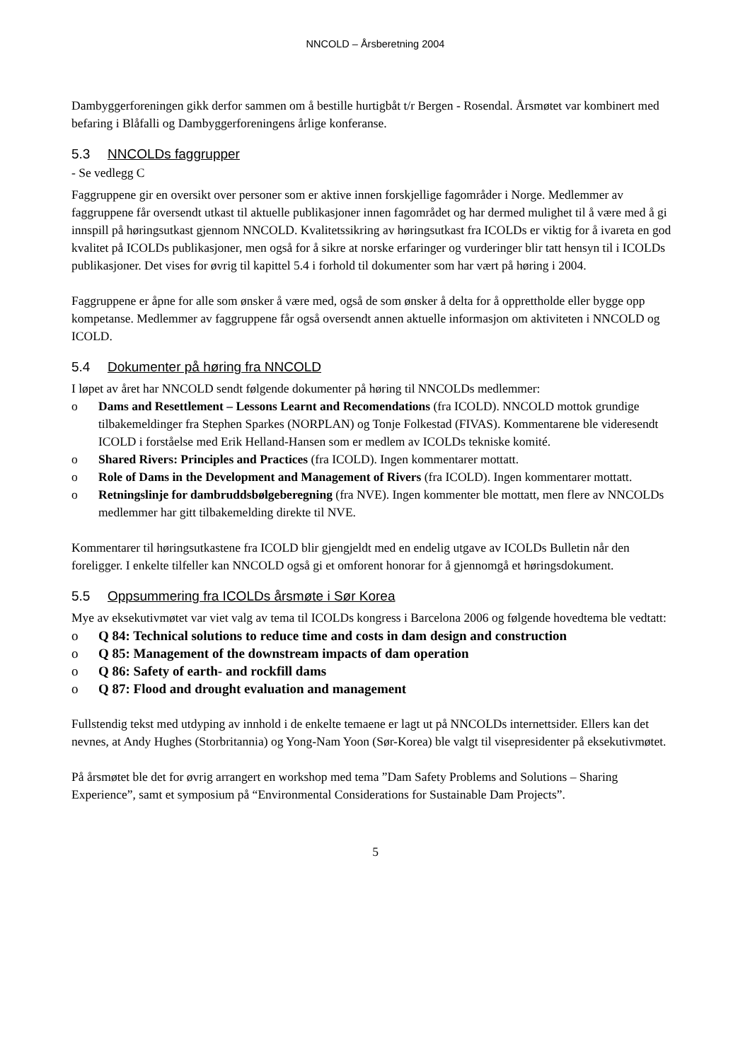NNCOLD – Årsberetning 2004
Dambyggerforeningen gikk derfor sammen om å bestille hurtigbåt t/r Bergen - Rosendal. Årsmøtet var kombinert med befaring i Blåfalli og Dambyggerforeningens årlige konferanse.
5.3 NNCOLDs faggrupper
- Se vedlegg C
Faggruppene gir en oversikt over personer som er aktive innen forskjellige fagområder i Norge. Medlemmer av faggruppene får oversendt utkast til aktuelle publikasjoner innen fagområdet og har dermed mulighet til å være med å gi innspill på høringsutkast gjennom NNCOLD. Kvalitetssikring av høringsutkast fra ICOLDs er viktig for å ivareta en god kvalitet på ICOLDs publikasjoner, men også for å sikre at norske erfaringer og vurderinger blir tatt hensyn til i ICOLDs publikasjoner. Det vises for øvrig til kapittel 5.4 i forhold til dokumenter som har vært på høring i 2004.
Faggruppene er åpne for alle som ønsker å være med, også de som ønsker å delta for å opprettholde eller bygge opp kompetanse. Medlemmer av faggruppene får også oversendt annen aktuelle informasjon om aktiviteten i NNCOLD og ICOLD.
5.4 Dokumenter på høring fra NNCOLD
I løpet av året har NNCOLD sendt følgende dokumenter på høring til NNCOLDs medlemmer:
o Dams and Resettlement – Lessons Learnt and Recomendations (fra ICOLD). NNCOLD mottok grundige tilbakemeldinger fra Stephen Sparkes (NORPLAN) og Tonje Folkestad (FIVAS). Kommentarene ble videresendt ICOLD i forståelse med Erik Helland-Hansen som er medlem av ICOLDs tekniske komité.
o Shared Rivers: Principles and Practices (fra ICOLD). Ingen kommentarer mottatt.
o Role of Dams in the Development and Management of Rivers (fra ICOLD). Ingen kommentarer mottatt.
o Retningslinje for dambruddsbølgeberegning (fra NVE). Ingen kommenter ble mottatt, men flere av NNCOLDs medlemmer har gitt tilbakemelding direkte til NVE.
Kommentarer til høringsutkastene fra ICOLD blir gjengjeldt med en endelig utgave av ICOLDs Bulletin når den foreligger. I enkelte tilfeller kan NNCOLD også gi et omforent honorar for å gjennomgå et høringsdokument.
5.5 Oppsummering fra ICOLDs årsmøte i Sør Korea
Mye av eksekutivmøtet var viet valg av tema til ICOLDs kongress i Barcelona 2006 og følgende hovedtema ble vedtatt:
o Q 84: Technical solutions to reduce time and costs in dam design and construction
o Q 85: Management of the downstream impacts of dam operation
o Q 86: Safety of earth- and rockfill dams
o Q 87: Flood and drought evaluation and management
Fullstendig tekst med utdyping av innhold i de enkelte temaene er lagt ut på NNCOLDs internettsider. Ellers kan det nevnes, at Andy Hughes (Storbritannia) og Yong-Nam Yoon (Sør-Korea) ble valgt til visepresidenter på eksekutivmøtet.
På årsmøtet ble det for øvrig arrangert en workshop med tema ”Dam Safety Problems and Solutions – Sharing Experience”, samt et symposium på “Environmental Considerations for Sustainable Dam Projects”.
5